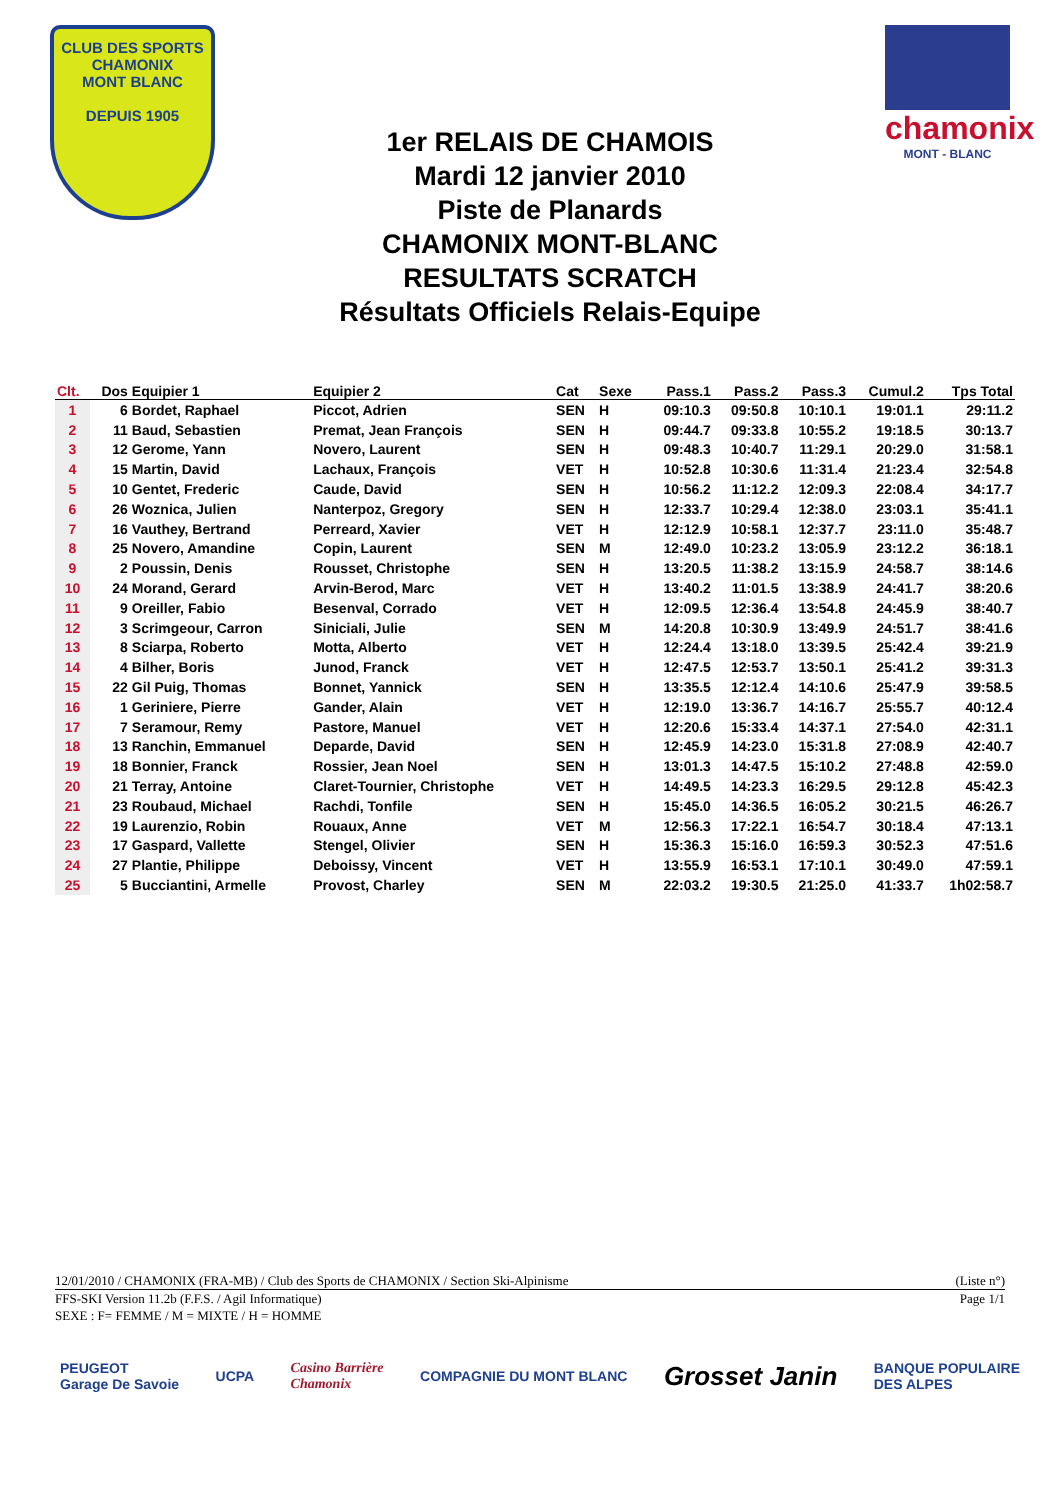CLUB DES SPORTS
CHAMONIX
MONT BLANC
DEPUIS 1905
1er RELAIS DE CHAMOIS
Mardi 12 janvier 2010
Piste de Planards
CHAMONIX MONT-BLANC
RESULTATS SCRATCH
Résultats Officiels Relais-Equipe
chamonix
MONT - BLANC
| Clt. | Dos | Equipier 1 | Equipier 2 | Cat | Sexe | Pass.1 | Pass.2 | Pass.3 | Cumul.2 | Tps Total |
| --- | --- | --- | --- | --- | --- | --- | --- | --- | --- | --- |
| 1 | 6 | Bordet, Raphael | Piccot, Adrien | SEN | H | 09:10.3 | 09:50.8 | 10:10.1 | 19:01.1 | 29:11.2 |
| 2 | 11 | Baud, Sebastien | Premat, Jean François | SEN | H | 09:44.7 | 09:33.8 | 10:55.2 | 19:18.5 | 30:13.7 |
| 3 | 12 | Gerome, Yann | Novero, Laurent | SEN | H | 09:48.3 | 10:40.7 | 11:29.1 | 20:29.0 | 31:58.1 |
| 4 | 15 | Martin, David | Lachaux, François | VET | H | 10:52.8 | 10:30.6 | 11:31.4 | 21:23.4 | 32:54.8 |
| 5 | 10 | Gentet, Frederic | Caude, David | SEN | H | 10:56.2 | 11:12.2 | 12:09.3 | 22:08.4 | 34:17.7 |
| 6 | 26 | Woznica, Julien | Nanterpoz, Gregory | SEN | H | 12:33.7 | 10:29.4 | 12:38.0 | 23:03.1 | 35:41.1 |
| 7 | 16 | Vauthey, Bertrand | Perreard, Xavier | VET | H | 12:12.9 | 10:58.1 | 12:37.7 | 23:11.0 | 35:48.7 |
| 8 | 25 | Novero, Amandine | Copin, Laurent | SEN | M | 12:49.0 | 10:23.2 | 13:05.9 | 23:12.2 | 36:18.1 |
| 9 | 2 | Poussin, Denis | Rousset, Christophe | SEN | H | 13:20.5 | 11:38.2 | 13:15.9 | 24:58.7 | 38:14.6 |
| 10 | 24 | Morand, Gerard | Arvin-Berod, Marc | VET | H | 13:40.2 | 11:01.5 | 13:38.9 | 24:41.7 | 38:20.6 |
| 11 | 9 | Oreiller, Fabio | Besenval, Corrado | VET | H | 12:09.5 | 12:36.4 | 13:54.8 | 24:45.9 | 38:40.7 |
| 12 | 3 | Scrimgeour, Carron | Siniciali, Julie | SEN | M | 14:20.8 | 10:30.9 | 13:49.9 | 24:51.7 | 38:41.6 |
| 13 | 8 | Sciarpa, Roberto | Motta, Alberto | VET | H | 12:24.4 | 13:18.0 | 13:39.5 | 25:42.4 | 39:21.9 |
| 14 | 4 | Bilher, Boris | Junod, Franck | VET | H | 12:47.5 | 12:53.7 | 13:50.1 | 25:41.2 | 39:31.3 |
| 15 | 22 | Gil Puig, Thomas | Bonnet, Yannick | SEN | H | 13:35.5 | 12:12.4 | 14:10.6 | 25:47.9 | 39:58.5 |
| 16 | 1 | Geriniere, Pierre | Gander, Alain | VET | H | 12:19.0 | 13:36.7 | 14:16.7 | 25:55.7 | 40:12.4 |
| 17 | 7 | Seramour, Remy | Pastore, Manuel | VET | H | 12:20.6 | 15:33.4 | 14:37.1 | 27:54.0 | 42:31.1 |
| 18 | 13 | Ranchin, Emmanuel | Deparde, David | SEN | H | 12:45.9 | 14:23.0 | 15:31.8 | 27:08.9 | 42:40.7 |
| 19 | 18 | Bonnier, Franck | Rossier, Jean Noel | SEN | H | 13:01.3 | 14:47.5 | 15:10.2 | 27:48.8 | 42:59.0 |
| 20 | 21 | Terray, Antoine | Claret-Tournier, Christophe | VET | H | 14:49.5 | 14:23.3 | 16:29.5 | 29:12.8 | 45:42.3 |
| 21 | 23 | Roubaud, Michael | Rachdi, Tonfile | SEN | H | 15:45.0 | 14:36.5 | 16:05.2 | 30:21.5 | 46:26.7 |
| 22 | 19 | Laurenzio, Robin | Rouaux, Anne | VET | M | 12:56.3 | 17:22.1 | 16:54.7 | 30:18.4 | 47:13.1 |
| 23 | 17 | Gaspard, Vallette | Stengel, Olivier | SEN | H | 15:36.3 | 15:16.0 | 16:59.3 | 30:52.3 | 47:51.6 |
| 24 | 27 | Plantie, Philippe | Deboissy, Vincent | VET | H | 13:55.9 | 16:53.1 | 17:10.1 | 30:49.0 | 47:59.1 |
| 25 | 5 | Bucciantini, Armelle | Provost, Charley | SEN | M | 22:03.2 | 19:30.5 | 21:25.0 | 41:33.7 | 1h02:58.7 |
12/01/2010 / CHAMONIX (FRA-MB) / Club des Sports de CHAMONIX / Section Ski-Alpinisme (Liste n°)
FFS-SKI Version 11.2b (F.F.S. / Agil Informatique) Page 1/1
SEXE : F= FEMME / M = MIXTE / H = HOMME
PEUGEOT
Garage De Savoie
UCPA
Casino Barrière
Chamonix
COMPAGNIE DU MONT BLANC
Grosset Janin
BANQUE POPULAIRE
DES ALPES